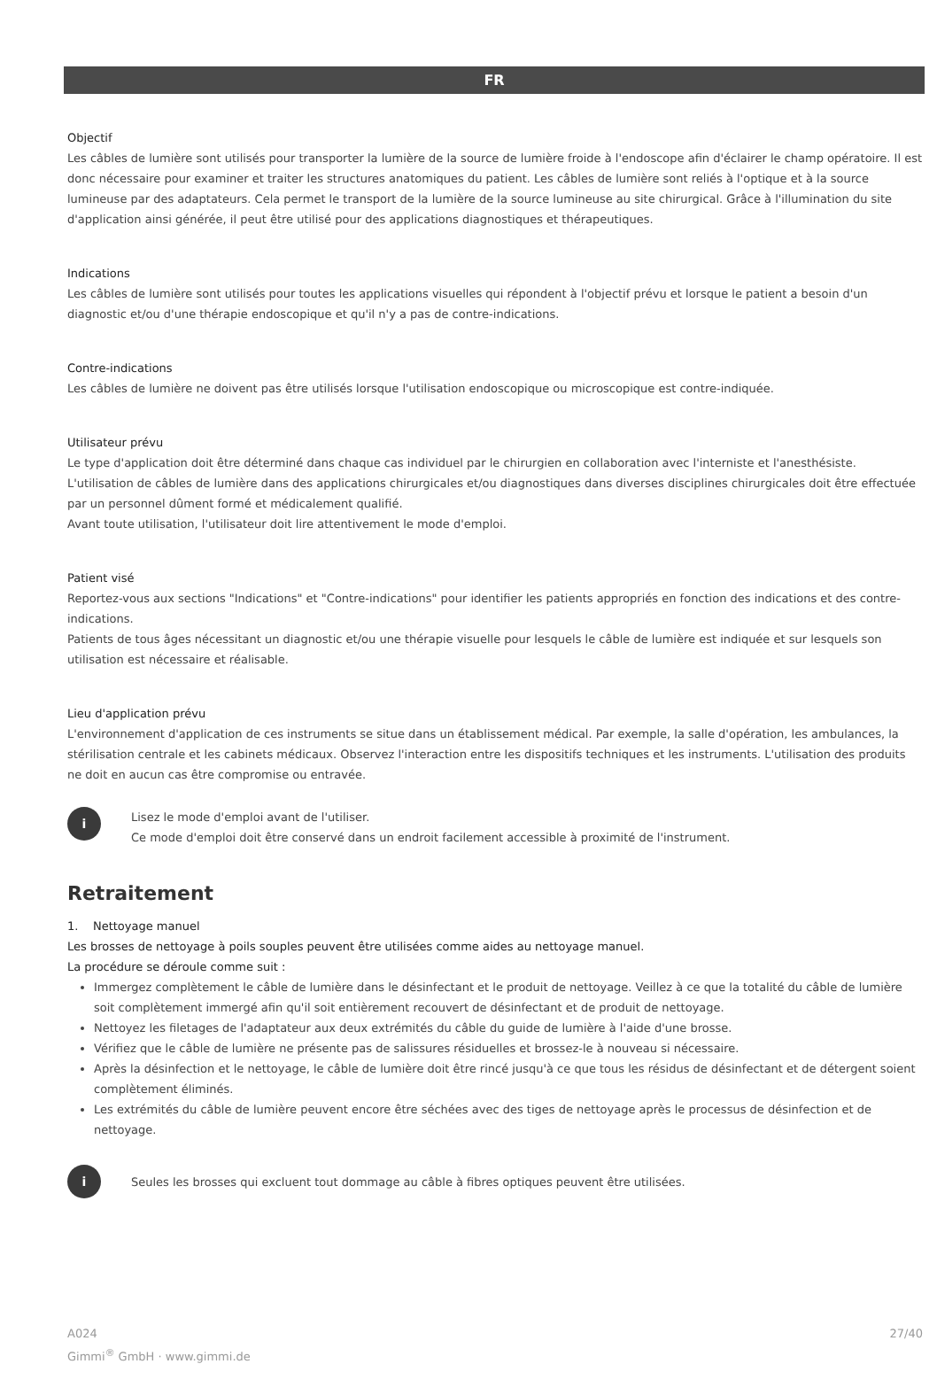FR
Objectif
Les câbles de lumière sont utilisés pour transporter la lumière de la source de lumière froide à l'endoscope afin d'éclairer le champ opératoire. Il est donc nécessaire pour examiner et traiter les structures anatomiques du patient. Les câbles de lumière sont reliés à l'optique et à la source lumineuse par des adaptateurs. Cela permet le transport de la lumière de la source lumineuse au site chirurgical. Grâce à l'illumination du site d'application ainsi générée, il peut être utilisé pour des applications diagnostiques et thérapeutiques.
Indications
Les câbles de lumière sont utilisés pour toutes les applications visuelles qui répondent à l'objectif prévu et lorsque le patient a besoin d'un diagnostic et/ou d'une thérapie endoscopique et qu'il n'y a pas de contre-indications.
Contre-indications
Les câbles de lumière ne doivent pas être utilisés lorsque l'utilisation endoscopique ou microscopique est contre-indiquée.
Utilisateur prévu
Le type d'application doit être déterminé dans chaque cas individuel par le chirurgien en collaboration avec l'interniste et l'anesthésiste. L'utilisation de câbles de lumière dans des applications chirurgicales et/ou diagnostiques dans diverses disciplines chirurgicales doit être effectuée par un personnel dûment formé et médicalement qualifié.
Avant toute utilisation, l'utilisateur doit lire attentivement le mode d'emploi.
Patient visé
Reportez-vous aux sections "Indications" et "Contre-indications" pour identifier les patients appropriés en fonction des indications et des contre-indications.
Patients de tous âges nécessitant un diagnostic et/ou une thérapie visuelle pour lesquels le câble de lumière est indiquée et sur lesquels son utilisation est nécessaire et réalisable.
Lieu d'application prévu
L'environnement d'application de ces instruments se situe dans un établissement médical. Par exemple, la salle d'opération, les ambulances, la stérilisation centrale et les cabinets médicaux. Observez l'interaction entre les dispositifs techniques et les instruments. L'utilisation des produits ne doit en aucun cas être compromise ou entravée.
i
Lisez le mode d'emploi avant de l'utiliser.
Ce mode d'emploi doit être conservé dans un endroit facilement accessible à proximité de l'instrument.
Retraitement
1. Nettoyage manuel
Les brosses de nettoyage à poils souples peuvent être utilisées comme aides au nettoyage manuel.
La procédure se déroule comme suit :
Immergez complètement le câble de lumière dans le désinfectant et le produit de nettoyage. Veillez à ce que la totalité du câble de lumière soit complètement immergé afin qu'il soit entièrement recouvert de désinfectant et de produit de nettoyage.
Nettoyez les filetages de l'adaptateur aux deux extrémités du câble du guide de lumière à l'aide d'une brosse.
Vérifiez que le câble de lumière ne présente pas de salissures résiduelles et brossez-le à nouveau si nécessaire.
Après la désinfection et le nettoyage, le câble de lumière doit être rincé jusqu'à ce que tous les résidus de désinfectant et de détergent soient complètement éliminés.
Les extrémités du câble de lumière peuvent encore être séchées avec des tiges de nettoyage après le processus de désinfection et de nettoyage.
i
Seules les brosses qui excluent tout dommage au câble à fibres optiques peuvent être utilisées.
A024
Gimmi<sup>®</sup> GmbH · www.gimmi.de
27/40